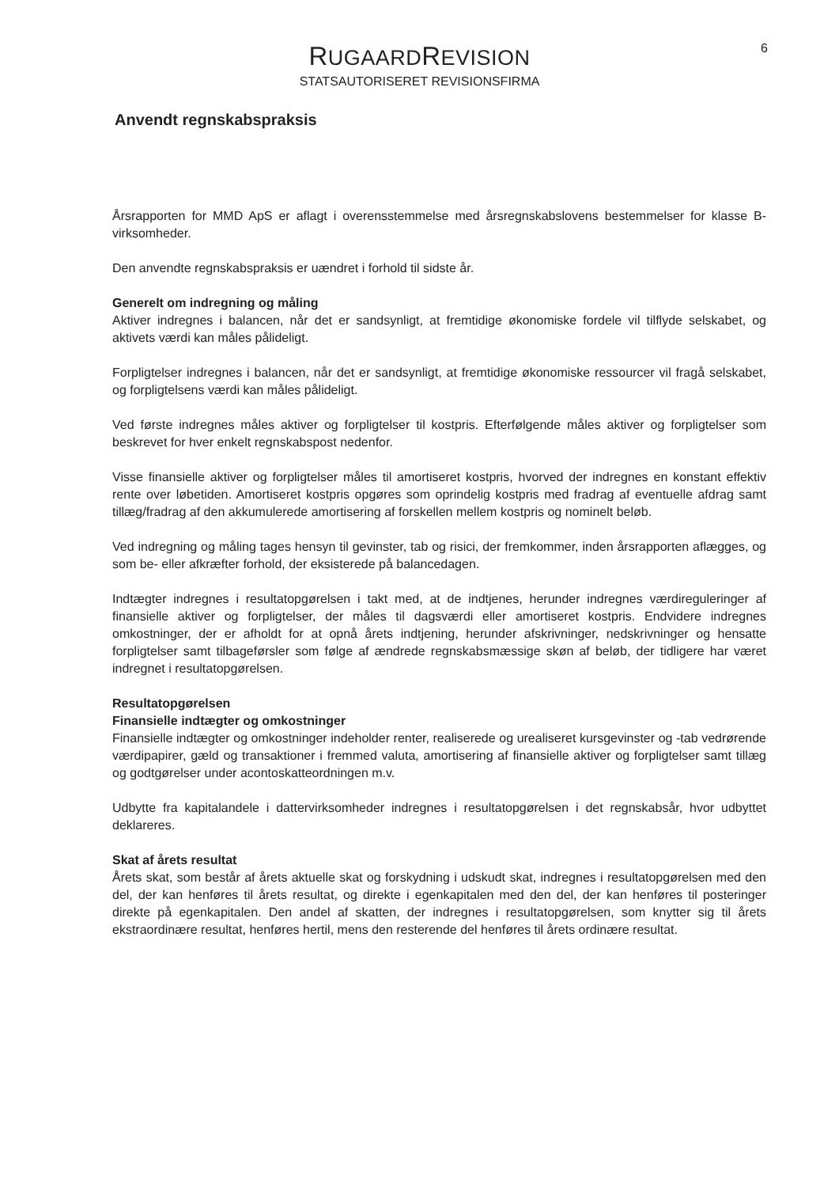6
RUGAARDREVISION
STATSAUTORISERET REVISIONSFIRMA
Anvendt regnskabspraksis
Årsrapporten for MMD ApS er aflagt i overensstemmelse med årsregnskabslovens bestemmelser for klasse B-virksomheder.
Den anvendte regnskabspraksis er uændret i forhold til sidste år.
Generelt om indregning og måling
Aktiver indregnes i balancen, når det er sandsynligt, at fremtidige økonomiske fordele vil tilflyde selskabet, og aktivets værdi kan måles pålideligt.
Forpligtelser indregnes i balancen, når det er sandsynligt, at fremtidige økonomiske ressourcer vil fragå selskabet, og forpligtelsens værdi kan måles pålideligt.
Ved første indregnes måles aktiver og forpligtelser til kostpris. Efterfølgende måles aktiver og forpligtelser som beskrevet for hver enkelt regnskabspost nedenfor.
Visse finansielle aktiver og forpligtelser måles til amortiseret kostpris, hvorved der indregnes en konstant effektiv rente over løbetiden. Amortiseret kostpris opgøres som oprindelig kostpris med fradrag af eventuelle afdrag samt tillæg/fradrag af den akkumulerede amortisering af forskellen mellem kostpris og nominelt beløb.
Ved indregning og måling tages hensyn til gevinster, tab og risici, der fremkommer, inden årsrapporten aflægges, og som be- eller afkræfter forhold, der eksisterede på balancedagen.
Indtægter indregnes i resultatopgørelsen i takt med, at de indtjenes, herunder indregnes værdireguleringer af finansielle aktiver og forpligtelser, der måles til dagsværdi eller amortiseret kostpris. Endvidere indregnes omkostninger, der er afholdt for at opnå årets indtjening, herunder afskrivninger, nedskrivninger og hensatte forpligtelser samt tilbageførsler som følge af ændrede regnskabsmæssige skøn af beløb, der tidligere har været indregnet i resultatopgørelsen.
Resultatopgørelsen
Finansielle indtægter og omkostninger
Finansielle indtægter og omkostninger indeholder renter, realiserede og urealiseret kursgevinster og -tab vedrørende værdipapirer, gæld og transaktioner i fremmed valuta, amortisering af finansielle aktiver og forpligtelser samt tillæg og godtgørelser under acontoskatteordningen m.v.
Udbytte fra kapitalandele i dattervirksomheder indregnes i resultatopgørelsen i det regnskabsår, hvor udbyttet deklareres.
Skat af årets resultat
Årets skat, som består af årets aktuelle skat og forskydning i udskudt skat, indregnes i resultatopgørelsen med den del, der kan henføres til årets resultat, og direkte i egenkapitalen med den del, der kan henføres til posteringer direkte på egenkapitalen. Den andel af skatten, der indregnes i resultatopgørelsen, som knytter sig til årets ekstraordinære resultat, henføres hertil, mens den resterende del henføres til årets ordinære resultat.